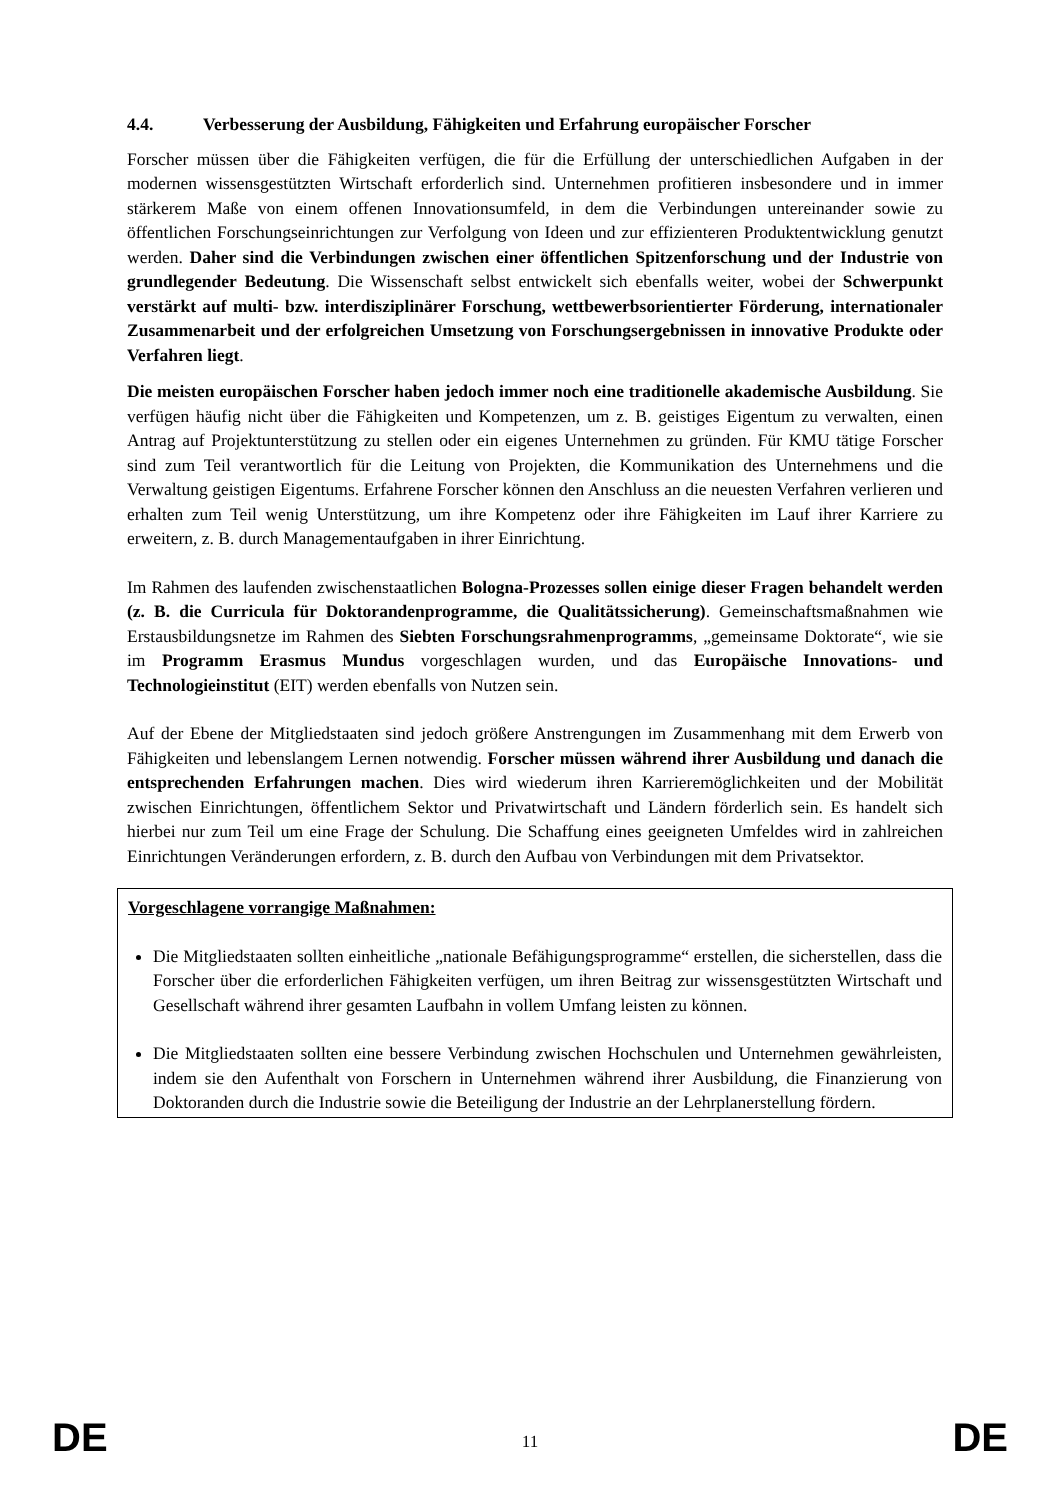4.4. Verbesserung der Ausbildung, Fähigkeiten und Erfahrung europäischer Forscher
Forscher müssen über die Fähigkeiten verfügen, die für die Erfüllung der unterschiedlichen Aufgaben in der modernen wissensgestützten Wirtschaft erforderlich sind. Unternehmen profitieren insbesondere und in immer stärkerem Maße von einem offenen Innovationsumfeld, in dem die Verbindungen untereinander sowie zu öffentlichen Forschungseinrichtungen zur Verfolgung von Ideen und zur effizienteren Produktentwicklung genutzt werden. Daher sind die Verbindungen zwischen einer öffentlichen Spitzenforschung und der Industrie von grundlegender Bedeutung. Die Wissenschaft selbst entwickelt sich ebenfalls weiter, wobei der Schwerpunkt verstärkt auf multi- bzw. interdisziplinärer Forschung, wettbewerbsorientierter Förderung, internationaler Zusammenarbeit und der erfolgreichen Umsetzung von Forschungsergebnissen in innovative Produkte oder Verfahren liegt.
Die meisten europäischen Forscher haben jedoch immer noch eine traditionelle akademische Ausbildung. Sie verfügen häufig nicht über die Fähigkeiten und Kompetenzen, um z. B. geistiges Eigentum zu verwalten, einen Antrag auf Projektunterstützung zu stellen oder ein eigenes Unternehmen zu gründen. Für KMU tätige Forscher sind zum Teil verantwortlich für die Leitung von Projekten, die Kommunikation des Unternehmens und die Verwaltung geistigen Eigentums. Erfahrene Forscher können den Anschluss an die neuesten Verfahren verlieren und erhalten zum Teil wenig Unterstützung, um ihre Kompetenz oder ihre Fähigkeiten im Lauf ihrer Karriere zu erweitern, z. B. durch Managementaufgaben in ihrer Einrichtung.
Im Rahmen des laufenden zwischenstaatlichen Bologna-Prozesses sollen einige dieser Fragen behandelt werden (z. B. die Curricula für Doktorandenprogramme, die Qualitätssicherung). Gemeinschaftsmaßnahmen wie Erstausbildungsnetze im Rahmen des Siebten Forschungsrahmenprogramms, „gemeinsame Doktorate“, wie sie im Programm Erasmus Mundus vorgeschlagen wurden, und das Europäische Innovations- und Technologieinstitut (EIT) werden ebenfalls von Nutzen sein.
Auf der Ebene der Mitgliedstaaten sind jedoch größere Anstrengungen im Zusammenhang mit dem Erwerb von Fähigkeiten und lebenslangem Lernen notwendig. Forscher müssen während ihrer Ausbildung und danach die entsprechenden Erfahrungen machen. Dies wird wiederum ihren Karrieremöglichkeiten und der Mobilität zwischen Einrichtungen, öffentlichem Sektor und Privatwirtschaft und Ländern förderlich sein. Es handelt sich hierbei nur zum Teil um eine Frage der Schulung. Die Schaffung eines geeigneten Umfeldes wird in zahlreichen Einrichtungen Veränderungen erfordern, z. B. durch den Aufbau von Verbindungen mit dem Privatsektor.
Vorgeschlagene vorrangige Maßnahmen:
Die Mitgliedstaaten sollten einheitliche „nationale Befähigungsprogramme“ erstellen, die sicherstellen, dass die Forscher über die erforderlichen Fähigkeiten verfügen, um ihren Beitrag zur wissensgestützten Wirtschaft und Gesellschaft während ihrer gesamten Laufbahn in vollem Umfang leisten zu können.
Die Mitgliedstaaten sollten eine bessere Verbindung zwischen Hochschulen und Unternehmen gewährleisten, indem sie den Aufenthalt von Forschern in Unternehmen während ihrer Ausbildung, die Finanzierung von Doktoranden durch die Industrie sowie die Beteiligung der Industrie an der Lehrplanerstellung fördern.
DE 11 DE